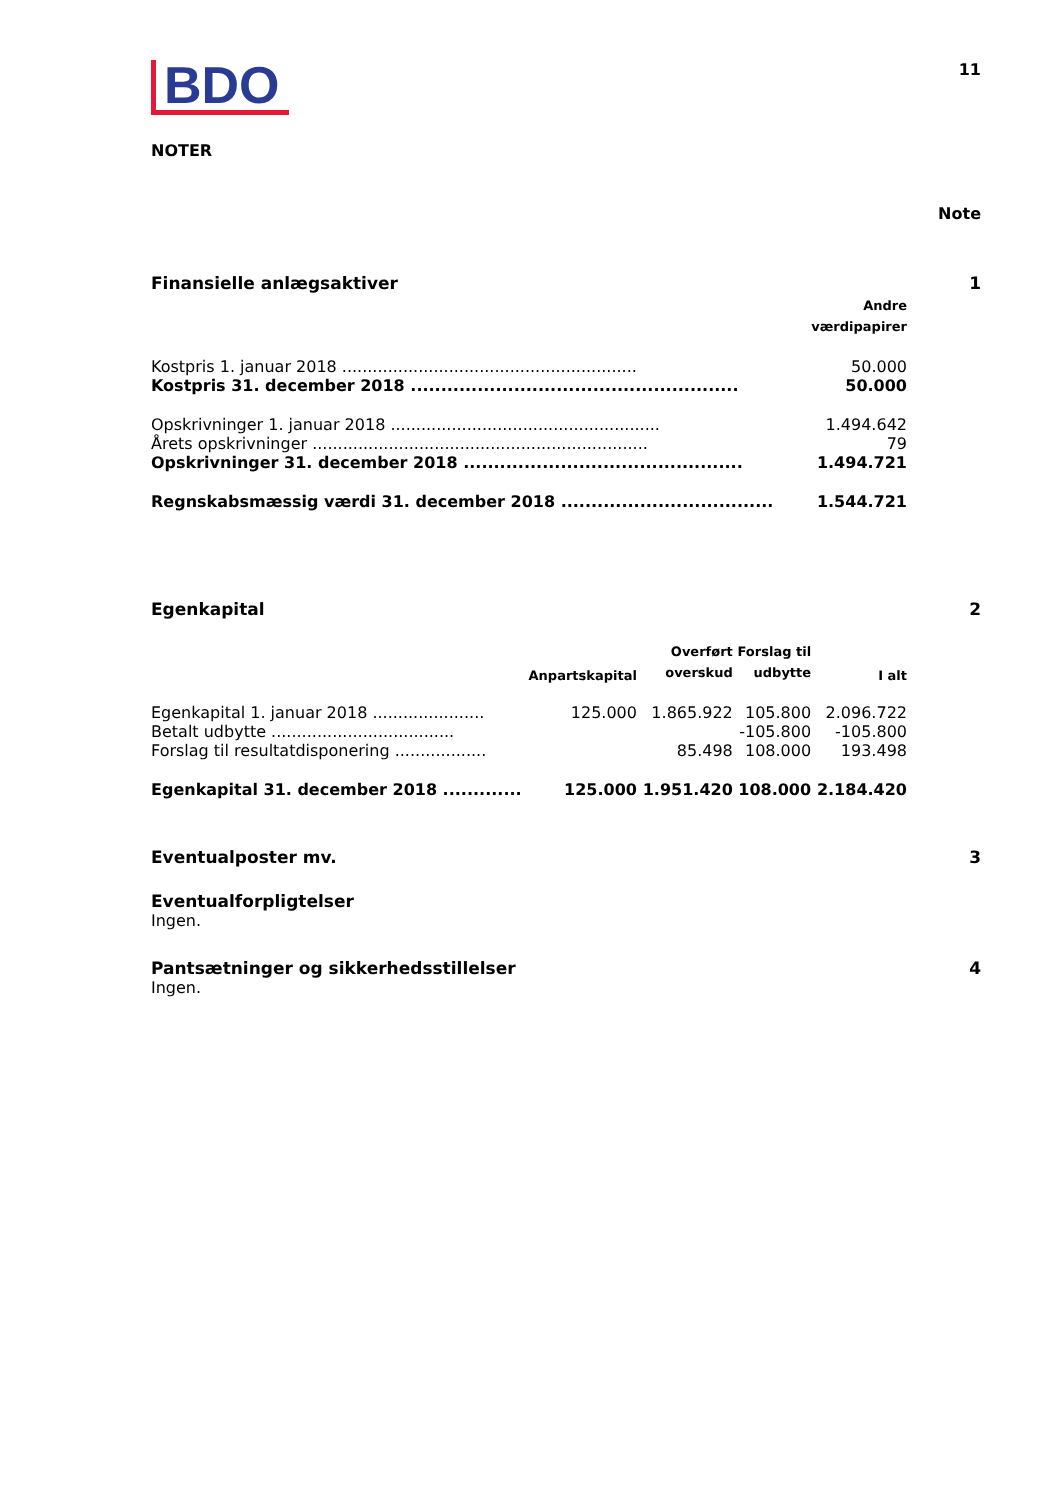BDO
11
NOTER
Note
Finansielle anlægsaktiver 1
| | Andre værdipapirer |
| Kostpris 1. januar 2018 .......................................................... | 50.000 |
| Kostpris 31. december 2018 ...................................................... | 50.000 |
| Opskrivninger 1. januar 2018 ..................................................... | 1.494.642 |
| Årets opskrivninger .................................................................. | 79 |
| Opskrivninger 31. december 2018 .............................................. | 1.494.721 |
| Regnskabsmæssig værdi 31. december 2018 ................................... | 1.544.721 |
Egenkapital 2
| | Anpartskapital | Overført overskud | Forslag til udbytte | I alt |
| Egenkapital 1. januar 2018 ...................... | 125.000 | 1.865.922 | 105.800 | 2.096.722 |
| Betalt udbytte .................................... | | | -105.800 | -105.800 |
| Forslag til resultatdisponering .................. | | 85.498 | 108.000 | 193.498 |
| Egenkapital 31. december 2018 ............. | 125.000 | 1.951.420 | 108.000 | 2.184.420 |
Eventualposter mv. 3
Eventualforpligtelser
Ingen.
Pantsætninger og sikkerhedsstillelser 4
Ingen.